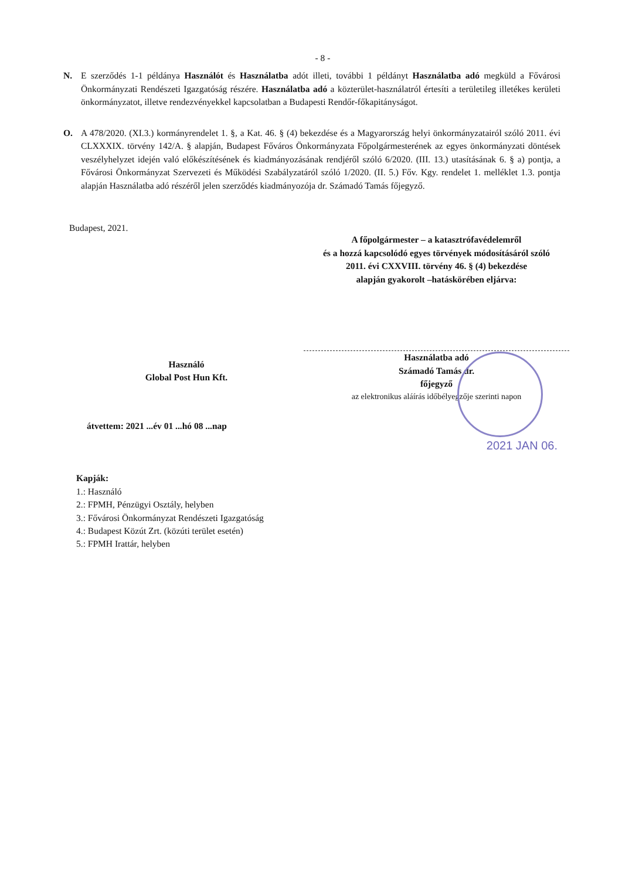- 8 -
N. E szerződés 1-1 példánya Használót és Használatba adót illeti, további 1 példányt Használatba adó megküld a Fővárosi Önkormányzati Rendészeti Igazgatóság részére. Használatba adó a közterület-használatról értesíti a területileg illetékes kerületi önkormányzatot, illetve rendezvényekkel kapcsolatban a Budapesti Rendőr-főkapitányságot.
O. A 478/2020. (XI.3.) kormányrendelet 1. §, a Kat. 46. § (4) bekezdése és a Magyarország helyi önkormányzatairól szóló 2011. évi CLXXXIX. törvény 142/A. § alapján, Budapest Főváros Önkormányzata Főpolgármesterének az egyes önkormányzati döntések veszélyhelyzet idején való előkészítésének és kiadmányozásának rendjéről szóló 6/2020. (III. 13.) utasításának 6. § a) pontja, a Fővárosi Önkormányzat Szervezeti és Működési Szabályzatáról szóló 1/2020. (II. 5.) Főv. Kgy. rendelet 1. melléklet 1.3. pontja alapján Használatba adó részéről jelen szerződés kiadmányozója dr. Számadó Tamás főjegyző.
Budapest, 2021.
Használó
Global Post Hun Kft.
átvettem: 2021 ...év 01 ...hó 08 ...nap
A főpolgármester – a katasztrófavédelemről
és a hozzá kapcsolódó egyes törvények módosításáról szóló
2011. évi CXXVIII. törvény 46. § (4) bekezdése
alapján gyakorolt –hatáskörében eljárva:
Használatba adó
Számadó Tamás dr.
főjegyző
az elektronikus aláírás időbélyegzője szerinti napon
2021 JAN 06.
Kapják:
1.: Használó
2.: FPMH, Pénzügyi Osztály, helyben
3.: Fővárosi Önkormányzat Rendészeti Igazgatóság
4.: Budapest Közút Zrt. (közúti terület esetén)
5.: FPMH Irattár, helyben